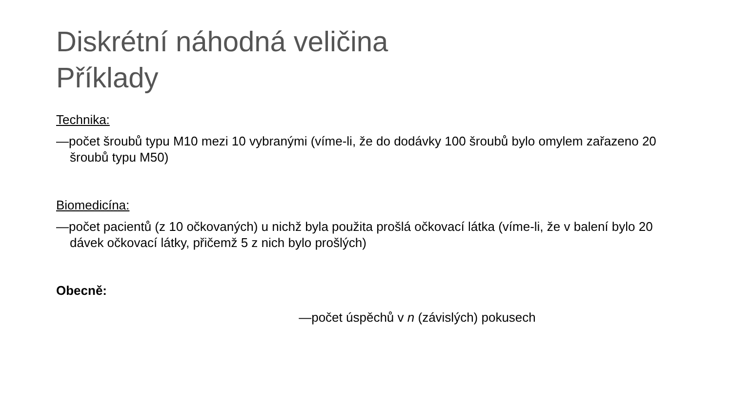Diskrétní náhodná veličina
Příklady
Technika:
—počet šroubů typu M10 mezi 10 vybranými (víme-li, že do dodávky 100 šroubů bylo omylem zařazeno 20 šroubů typu M50)
Biomedicína:
—počet pacientů (z 10 očkovaných) u nichž byla použita prošlá očkovací látka (víme-li, že v balení bylo 20 dávek očkovací látky, přičemž 5 z nich bylo prošlých)
Obecně:
—počet úspěchů v n (závislých) pokusech